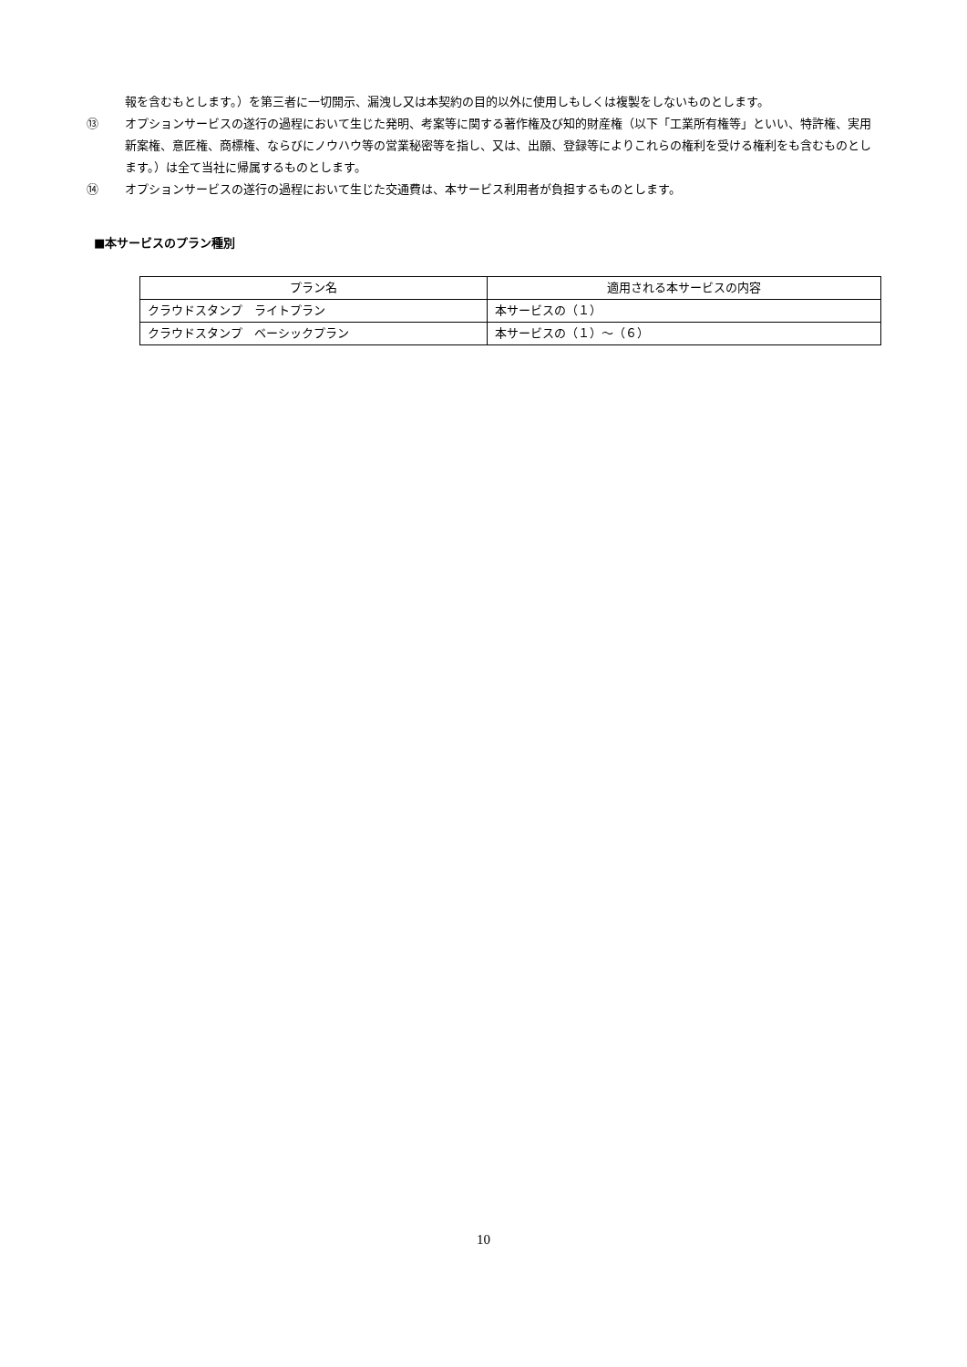報を含むもとします。）を第三者に一切開示、漏洩し又は本契約の目的以外に使用しもしくは複製をしないものとします。
⑬ オプションサービスの遂行の過程において生じた発明、考案等に関する著作権及び知的財産権（以下「工業所有権等」といい、特許権、実用新案権、意匠権、商標権、ならびにノウハウ等の営業秘密等を指し、又は、出願、登録等によりこれらの権利を受ける権利をも含むものとします。）は全て当社に帰属するものとします。
⑭ オプションサービスの遂行の過程において生じた交通費は、本サービス利用者が負担するものとします。
■本サービスのプラン種別
| プラン名 | 適用される本サービスの内容 |
| --- | --- |
| クラウドスタンプ ライトプラン | 本サービスの（１） |
| クラウドスタンプ ベーシックプラン | 本サービスの（１）～（６） |
10